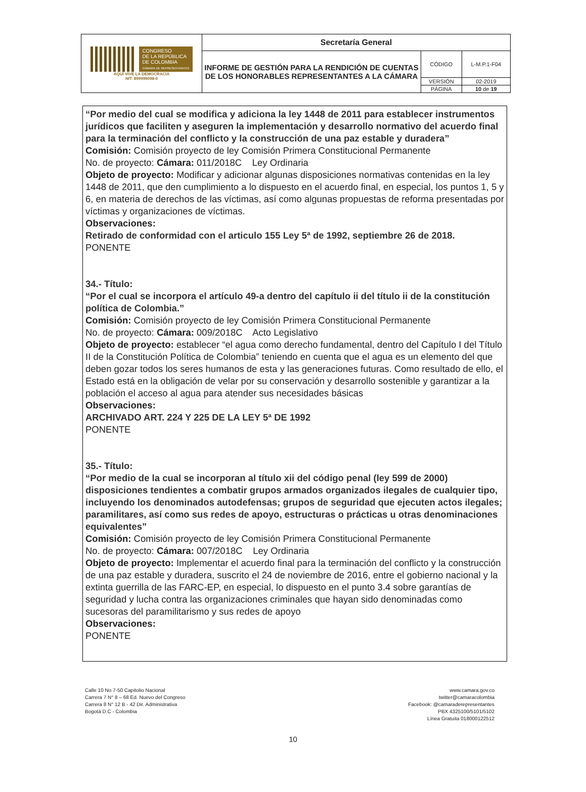| CONGRESO DE LA REPÚBLICA DE COLOMBIA CÁMARA DE REPRESENTANTES AQUÍ VIVE LA DEMOCRACIA NIT: 899999098-0 | Secretaría General | | |
| | INFORME DE GESTIÓN PARA LA RENDICIÓN DE CUENTAS DE LOS HONORABLES REPRESENTANTES A LA CÁMARA | CÓDIGO | L-M.P.1-F04 |
| | | VERSIÓN | 02-2019 |
| | | PÁGINA | 10 de 19 |
“Por medio del cual se modifica y adiciona la ley 1448 de 2011 para establecer instrumentos jurídicos que faciliten y aseguren la implementación y desarrollo normativo del acuerdo final para la terminación del conflicto y la construcción de una paz estable y duradera”
Comisión: Comisión proyecto de ley Comisión Primera Constitucional Permanente
No. de proyecto: Cámara: 011/2018C Ley Ordinaria
Objeto de proyecto: Modificar y adicionar algunas disposiciones normativas contenidas en la ley 1448 de 2011, que den cumplimiento a lo dispuesto en el acuerdo final, en especial, los puntos 1, 5 y 6, en materia de derechos de las víctimas, así como algunas propuestas de reforma presentadas por víctimas y organizaciones de víctimas.
Observaciones:
Retirado de conformidad con el articulo 155 Ley 5ª de 1992, septiembre 26 de 2018.
PONENTE
34.- Título:
“Por el cual se incorpora el artículo 49-a dentro del capítulo ii del título ii de la constitución política de Colombia.”
Comisión: Comisión proyecto de ley Comisión Primera Constitucional Permanente
No. de proyecto: Cámara: 009/2018C Acto Legislativo
Objeto de proyecto: establecer “el agua como derecho fundamental, dentro del Capítulo I del Título II de la Constitución Política de Colombia” teniendo en cuenta que el agua es un elemento del que deben gozar todos los seres humanos de esta y las generaciones futuras. Como resultado de ello, el Estado está en la obligación de velar por su conservación y desarrollo sostenible y garantizar a la población el acceso al agua para atender sus necesidades básicas
Observaciones:
ARCHIVADO ART. 224 Y 225 DE LA LEY 5ª DE 1992
PONENTE
35.- Título:
“Por medio de la cual se incorporan al título xii del código penal (ley 599 de 2000) disposiciones tendientes a combatir grupos armados organizados ilegales de cualquier tipo, incluyendo los denominados autodefensas; grupos de seguridad que ejecuten actos ilegales; paramilitares, así como sus redes de apoyo, estructuras o prácticas u otras denominaciones equivalentes”
Comisión: Comisión proyecto de ley Comisión Primera Constitucional Permanente
No. de proyecto: Cámara: 007/2018C Ley Ordinaria
Objeto de proyecto: Implementar el acuerdo final para la terminación del conflicto y la construcción de una paz estable y duradera, suscrito el 24 de noviembre de 2016, entre el gobierno nacional y la extinta guerrilla de las FARC-EP, en especial, lo dispuesto en el punto 3.4 sobre garantías de seguridad y lucha contra las organizaciones criminales que hayan sido denominadas como sucesoras del paramilitarismo y sus redes de apoyo
Observaciones:
PONENTE
Calle 10 No 7-50 Capitolio Nacional
Carrera 7 N° 8 – 68 Ed. Nuevo del Congreso
Carrera 8 N° 12 B - 42 Dir. Administrativa
Bogotá D.C - Colombia
www.camara.gov.co
twitter@camaracolombia
Facebook: @camaraderepresentantes
PBX 4325100/5101/5102
Línea Gratuita 018000122512
10